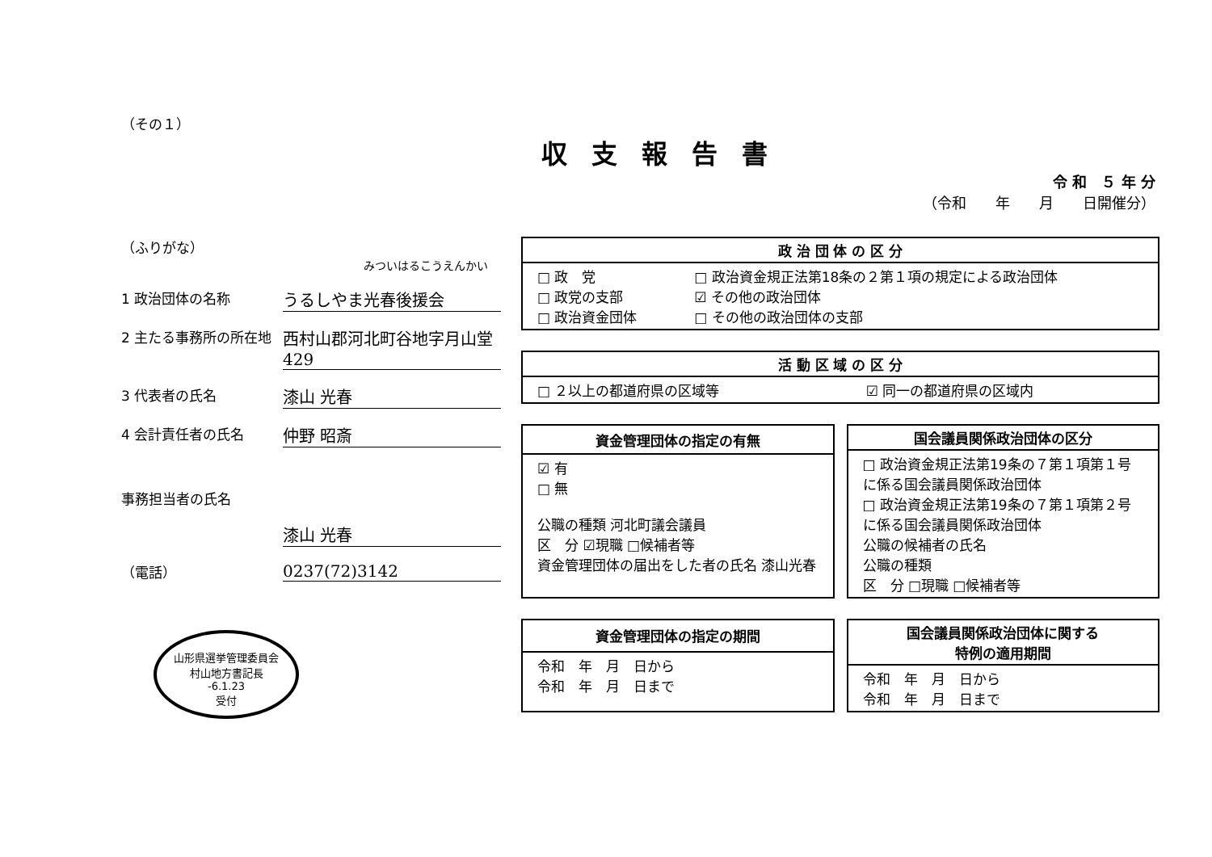（その１）
収支報告書
令 和　５ 年 分
（令和　　年　　月　　日開催分）
（ふりがな）
みついはるこうえんかい
1 政治団体の名称
うるしやま光春後援会
2 主たる事務所の所在地
西村山郡河北町谷地字月山堂429
3 代表者の氏名
漆山 光春
4 会計責任者の氏名
仲野 昭斎
事務担当者の氏名
漆山 光春
（電話）
0237(72)3142
山形県選挙管理委員会
村山地方書記長
-6.1.23
受付
| 政 治 団 体 の 区 分 | |
| --- | --- |
| □ 政 党 □ 政党の支部 □ 政治資金団体 | □ 政治資金規正法第18条の２第１項の規定による政治団体 ☑ その他の政治団体 □ その他の政治団体の支部 |
| 活 動 区 域 の 区 分 | |
| --- | --- |
| □ ２以上の都道府県の区域等 | ☑ 同一の都道府県の区域内 |
| 資金管理団体の指定の有無 |
| --- |
| ☑ 有 □ 無 公職の種類 河北町議会議員 区 分 ☑現職 □候補者等 資金管理団体の届出をした者の氏名 漆山光春 |
| 国会議員関係政治団体の区分 |
| --- |
| □ 政治資金規正法第19条の７第１項第１号に係る国会議員関係政治団体 □ 政治資金規正法第19条の７第１項第２号に係る国会議員関係政治団体 公職の候補者の氏名 公職の種類 区 分 □現職 □候補者等 |
| 資金管理団体の指定の期間 |
| --- |
| 令和 年 月 日から 令和 年 月 日まで |
| 国会議員関係政治団体に関する 特例の適用期間 |
| --- |
| 令和 年 月 日から 令和 年 月 日まで |